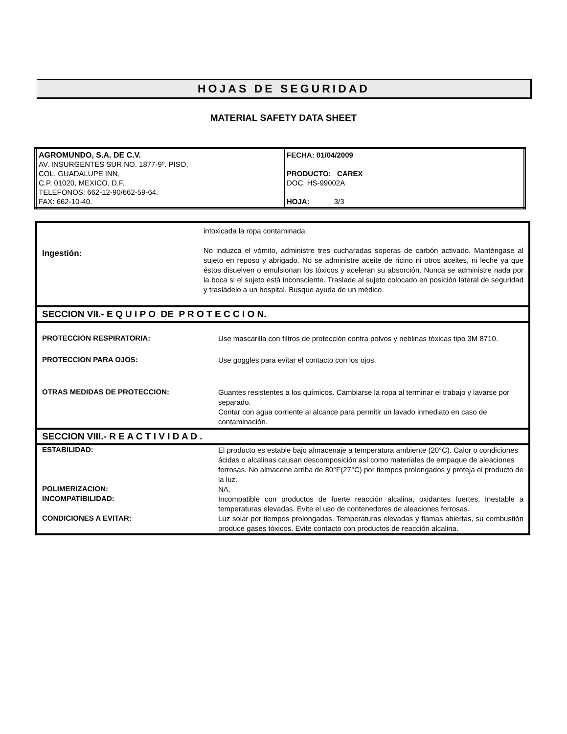HOJAS DE SEGURIDAD
MATERIAL SAFETY DATA SHEET
| AGROMUNDO, S.A. DE C.V. AV. INSURGENTES SUR NO. 1877-9º. PISO, COL. GUADALUPE INN, C.P. 01020, MEXICO, D.F. TELEFONOS: 662-12-90/662-59-64. FAX: 662-10-40. | FECHA: 01/04/2009 PRODUCTO: CAREX DOC. HS-99002A HOJA: 3/3 |
intoxicada la ropa contaminada.
Ingestión:
No induzca el vómito, administre tres cucharadas soperas de carbón activado. Manténgase al sujeto en reposo y abrigado. No se administre aceite de ricino ni otros aceites, ni leche ya que éstos disuelven o emulsionan los tóxicos y aceleran su absorción. Nunca se administre nada por la boca si el sujeto está inconsciente. Traslade al sujeto colocado en posición lateral de seguridad y trasládelo a un hospital. Busque ayuda de un médico.
SECCION VII.- E Q U I P O DE P R O T E C C I O N.
PROTECCION RESPIRATORIA:
Use mascarilla con filtros de protección contra polvos y neblinas tóxicas tipo 3M 8710.
PROTECCION PARA OJOS:
Use goggles para evitar el contacto con los ojos.
OTRAS MEDIDAS DE PROTECCION:
Guantes resistentes a los químicos. Cambiarse la ropa al terminar el trabajo y lavarse por separado.
Contar con agua corriente al alcance para permitir un lavado inmediato en caso de contaminación.
SECCION VIII.- R E A C T I V I D A D .
ESTABILIDAD:
El producto es estable bajo almacenaje a temperatura ambiente (20°C). Calor o condiciones ácidas o alcalinas causan descomposición así como materiales de empaque de aleaciones ferrosas. No almacene arriba de 80°F(27°C) por tiempos prolongados y proteja el producto de la luz.
POLIMERIZACION:
NA.
INCOMPATIBILIDAD:
Incompatible con productos de fuerte reacción alcalina, oxidantes fuertes, Inestable a temperaturas elevadas. Evite el uso de contenedores de aleaciones ferrosas.
CONDICIONES A EVITAR:
Luz solar por tiempos prolongados. Temperaturas elevadas y flamas abiertas, su combustión produce gases tóxicos. Evite contacto con productos de reacción alcalina.